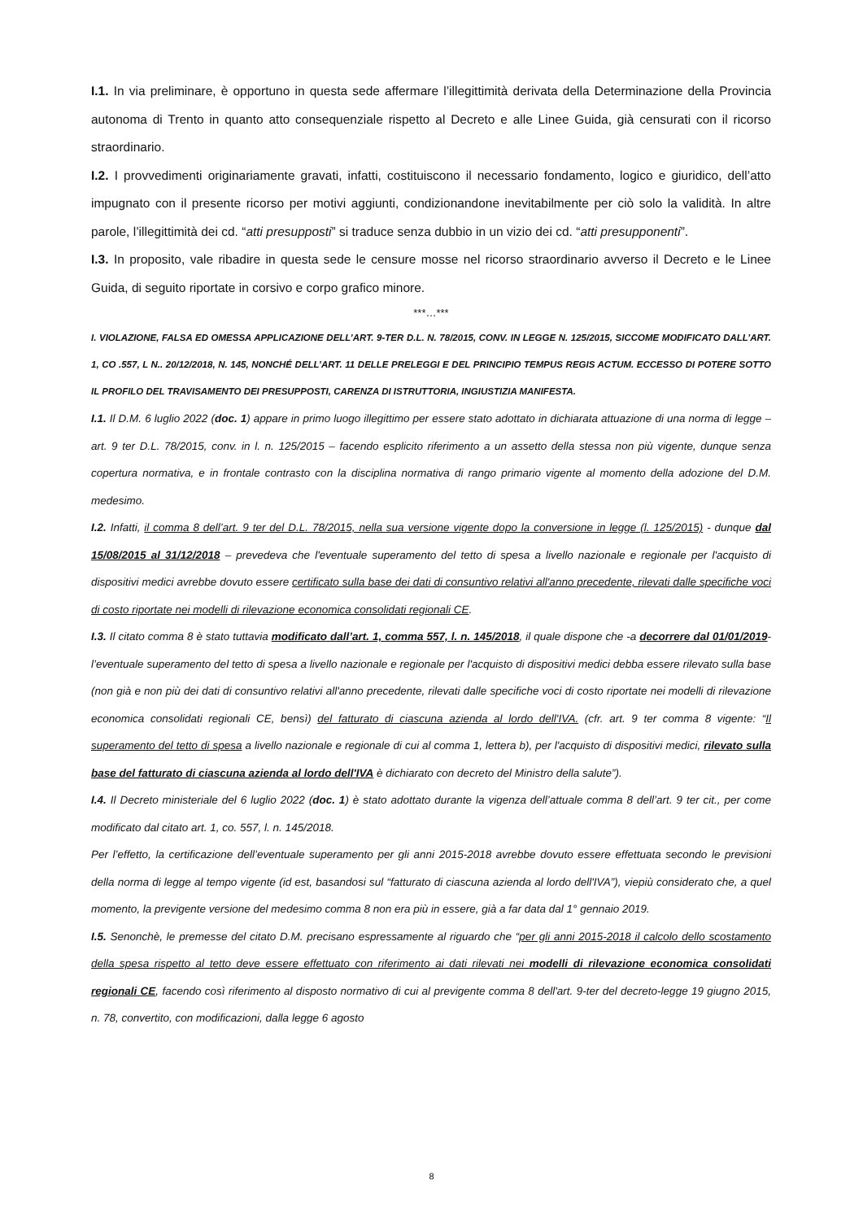I.1. In via preliminare, è opportuno in questa sede affermare l’illegittimità derivata della Determinazione della Provincia autonoma di Trento in quanto atto consequenziale rispetto al Decreto e alle Linee Guida, già censurati con il ricorso straordinario.
I.2. I provvedimenti originariamente gravati, infatti, costituiscono il necessario fondamento, logico e giuridico, dell’atto impugnato con il presente ricorso per motivi aggiunti, condizionandone inevitabilmente per ciò solo la validità. In altre parole, l’illegittimità dei cd. “atti presupposti” si traduce senza dubbio in un vizio dei cd. “atti presupponenti”.
I.3. In proposito, vale ribadire in questa sede le censure mosse nel ricorso straordinario avverso il Decreto e le Linee Guida, di seguito riportate in corsivo e corpo grafico minore.
***…***
I. VIOLAZIONE, FALSA ED OMESSA APPLICAZIONE DELL’ART. 9-TER D.L. N. 78/2015, CONV. IN LEGGE N. 125/2015, SICCOME MODIFICATO DALL’ART. 1, CO .557, L N.. 20/12/2018, N. 145, NONCHÉ DELL’ART. 11 DELLE PRELEGGI E DEL PRINCIPIO TEMPUS REGIS ACTUM. ECCESSO DI POTERE SOTTO IL PROFILO DEL TRAVISAMENTO DEI PRESUPPOSTI, CARENZA DI ISTRUTTORIA, INGIUSTIZIA MANIFESTA.
I.1. Il D.M. 6 luglio 2022 (doc. 1) appare in primo luogo illegittimo per essere stato adottato in dichiarata attuazione di una norma di legge – art. 9 ter D.L. 78/2015, conv. in l. n. 125/2015 – facendo esplicito riferimento a un assetto della stessa non più vigente, dunque senza copertura normativa, e in frontale contrasto con la disciplina normativa di rango primario vigente al momento della adozione del D.M. medesimo.
I.2. Infatti, il comma 8 dell’art. 9 ter del D.L. 78/2015, nella sua versione vigente dopo la conversione in legge (l. 125/2015) - dunque dal 15/08/2015 al 31/12/2018 – prevedeva che l'eventuale superamento del tetto di spesa a livello nazionale e regionale per l'acquisto di dispositivi medici avrebbe dovuto essere certificato sulla base dei dati di consuntivo relativi all'anno precedente, rilevati dalle specifiche voci di costo riportate nei modelli di rilevazione economica consolidati regionali CE.
I.3. Il citato comma 8 è stato tuttavia modificato dall’art. 1, comma 557, l. n. 145/2018, il quale dispone che -a decorrere dal 01/01/2019- l’eventuale superamento del tetto di spesa a livello nazionale e regionale per l'acquisto di dispositivi medici debba essere rilevato sulla base (non già e non più dei dati di consuntivo relativi all'anno precedente, rilevati dalle specifiche voci di costo riportate nei modelli di rilevazione economica consolidati regionali CE, bensì) del fatturato di ciascuna azienda al lordo dell'IVA. (cfr. art. 9 ter comma 8 vigente: “Il superamento del tetto di spesa a livello nazionale e regionale di cui al comma 1, lettera b), per l'acquisto di dispositivi medici, rilevato sulla base del fatturato di ciascuna azienda al lordo dell'IVA è dichiarato con decreto del Ministro della salute”).
I.4. Il Decreto ministeriale del 6 luglio 2022 (doc. 1) è stato adottato durante la vigenza dell’attuale comma 8 dell’art. 9 ter cit., per come modificato dal citato art. 1, co. 557, l. n. 145/2018.
Per l’effetto, la certificazione dell’eventuale superamento per gli anni 2015-2018 avrebbe dovuto essere effettuata secondo le previsioni della norma di legge al tempo vigente (id est, basandosi sul “fatturato di ciascuna azienda al lordo dell'IVA”), viepiù considerato che, a quel momento, la previgente versione del medesimo comma 8 non era più in essere, già a far data dal 1° gennaio 2019.
I.5. Senonchè, le premesse del citato D.M. precisano espressamente al riguardo che “per gli anni 2015-2018 il calcolo dello scostamento della spesa rispetto al tetto deve essere effettuato con riferimento ai dati rilevati nei modelli di rilevazione economica consolidati regionali CE, facendo così riferimento al disposto normativo di cui al previgente comma 8 dell'art. 9-ter del decreto-legge 19 giugno 2015, n. 78, convertito, con modificazioni, dalla legge 6 agosto
8